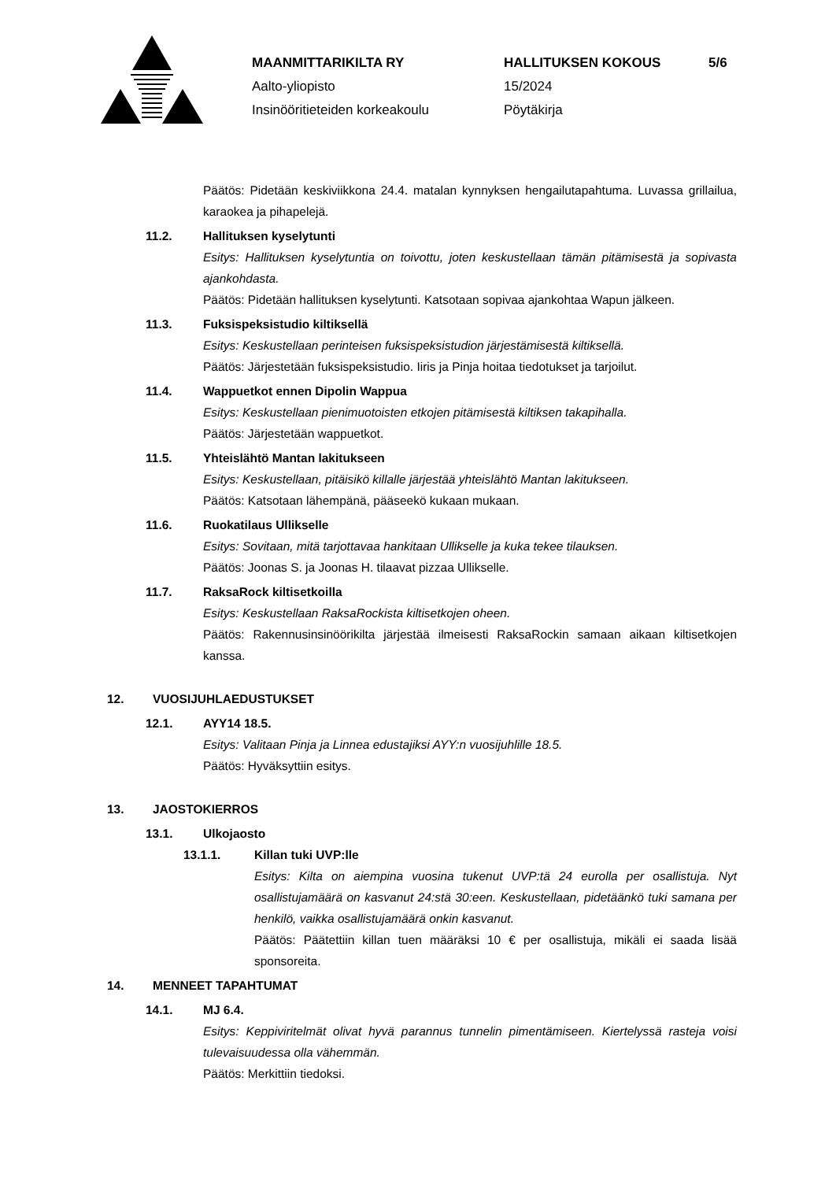MAANMITTARIKILTA RY
Aalto-yliopisto
Insinööritieteiden korkeakoulu
HALLITUKSEN KOKOUS
15/2024
Pöytäkirja
5/6
Päätös: Pidetään keskiviikkona 24.4. matalan kynnyksen hengailutapahtuma. Luvassa grillailua, karaokea ja pihapelejä.
11.2. Hallituksen kyselytunti
Esitys: Hallituksen kyselytuntia on toivottu, joten keskustellaan tämän pitämisestä ja sopivasta ajankohdasta.
Päätös: Pidetään hallituksen kyselytunti. Katsotaan sopivaa ajankohtaa Wapun jälkeen.
11.3. Fuksispeksistudio kiltiksellä
Esitys: Keskustellaan perinteisen fuksispeksistudion järjestämisestä kiltiksellä.
Päätös: Järjestetään fuksispeksistudio. Iiris ja Pinja hoitaa tiedotukset ja tarjoilut.
11.4. Wappuetkot ennen Dipolin Wappua
Esitys: Keskustellaan pienimuotoisten etkojen pitämisestä kiltiksen takapihalla.
Päätös: Järjestetään wappuetkot.
11.5. Yhteislähtö Mantan lakitukseen
Esitys: Keskustellaan, pitäisikö killalle järjestää yhteislähtö Mantan lakitukseen.
Päätös: Katsotaan lähempänä, pääseekö kukaan mukaan.
11.6. Ruokatilaus Ullikselle
Esitys: Sovitaan, mitä tarjottavaa hankitaan Ullikselle ja kuka tekee tilauksen.
Päätös: Joonas S. ja Joonas H. tilaavat pizzaa Ullikselle.
11.7. RaksaRock kiltisetkoilla
Esitys: Keskustellaan RaksaRockista kiltisetkojen oheen.
Päätös: Rakennusinsinöörikilta järjestää ilmeisesti RaksaRockin samaan aikaan kiltisetkojen kanssa.
12. VUOSIJUHLAEDUSTUKSET
12.1. AYY14 18.5.
Esitys: Valitaan Pinja ja Linnea edustajiksi AYY:n vuosijuhlille 18.5.
Päätös: Hyväksyttiin esitys.
13. JAOSTOKIERROS
13.1. Ulkojaosto
13.1.1. Killan tuki UVP:lle
Esitys: Kilta on aiempina vuosina tukenut UVP:tä 24 eurolla per osallistuja. Nyt osallistujamäärä on kasvanut 24:stä 30:een. Keskustellaan, pidetäänkö tuki samana per henkilö, vaikka osallistujamäärä onkin kasvanut.
Päätös: Päätettiin killan tuen määräksi 10 € per osallistuja, mikäli ei saada lisää sponsoreita.
14. MENNEET TAPAHTUMAT
14.1. MJ 6.4.
Esitys: Keppiviritelmät olivat hyvä parannus tunnelin pimentämiseen. Kiertelyssä rasteja voisi tulevaisuudessa olla vähemmän.
Päätös: Merkittiin tiedoksi.